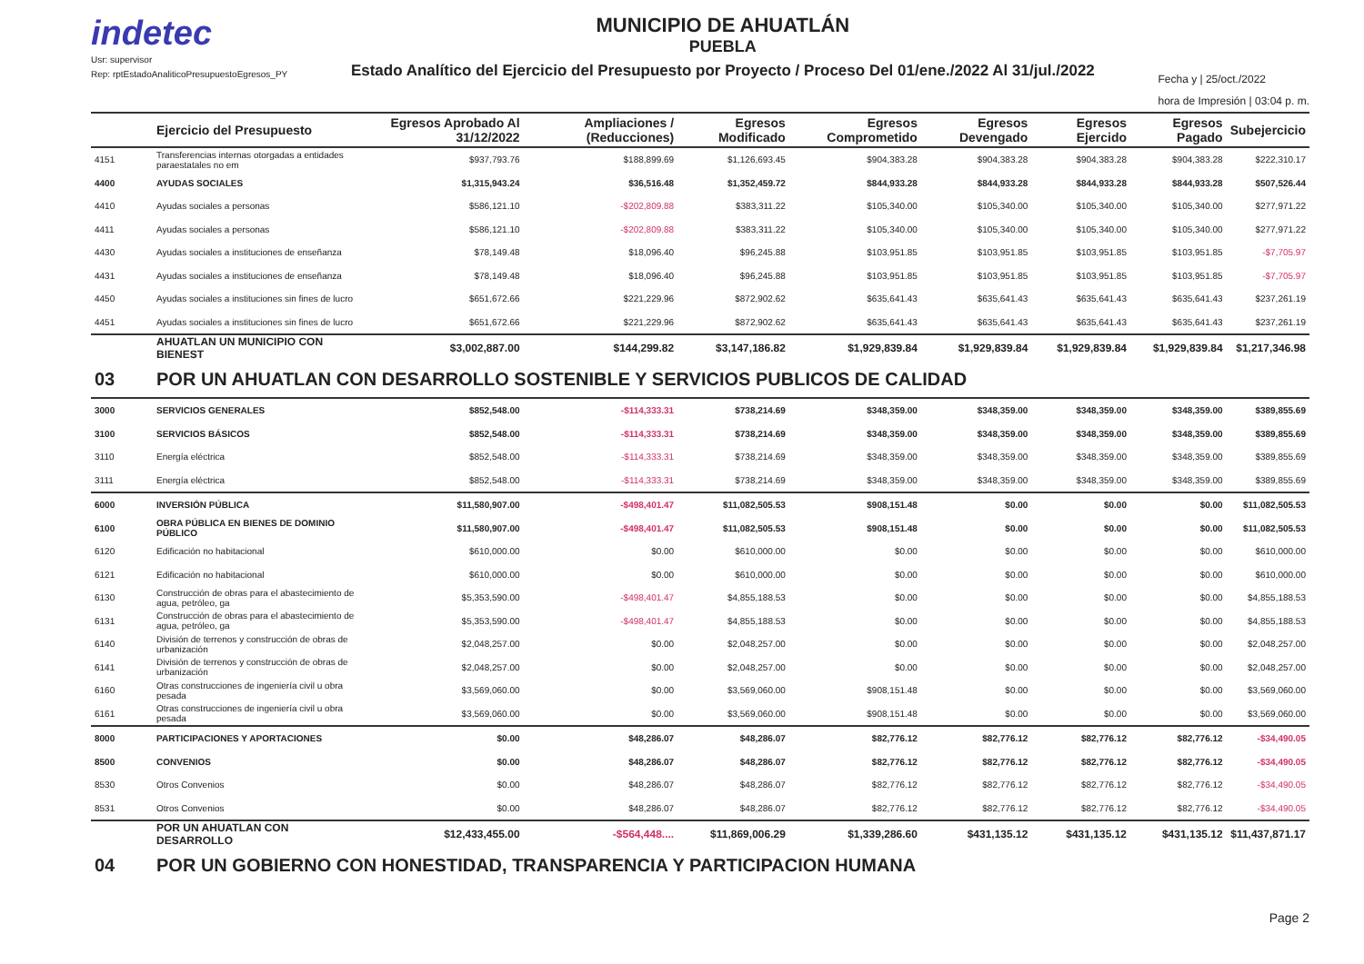indetec
Usr: supervisor
Rep: rptEstadoAnaliticoPresupuestoEgresos_PY
MUNICIPIO DE AHUATLÁN
PUEBLA
Estado Analítico del Ejercicio del Presupuesto por Proyecto / Proceso Del 01/ene./2022 Al 31/jul./2022
Fecha y | 25/oct./2022
hora de Impresión | 03:04 p. m.
| | Ejercicio del Presupuesto | Egresos Aprobado Al 31/12/2022 | Ampliaciones / (Reducciones) | Egresos Modificado | Egresos Comprometido | Egresos Devengado | Egresos Ejercido | Egresos Pagado | Subejercicio |
| --- | --- | --- | --- | --- | --- | --- | --- | --- | --- |
| 4151 | Transferencias internas otorgadas a entidades paraestatales no em | $937,793.76 | $188,899.69 | $1,126,693.45 | $904,383.28 | $904,383.28 | $904,383.28 | $904,383.28 | $222,310.17 |
| 4400 | AYUDAS SOCIALES | $1,315,943.24 | $36,516.48 | $1,352,459.72 | $844,933.28 | $844,933.28 | $844,933.28 | $844,933.28 | $507,526.44 |
| 4410 | Ayudas sociales a personas | $586,121.10 | -$202,809.88 | $383,311.22 | $105,340.00 | $105,340.00 | $105,340.00 | $105,340.00 | $277,971.22 |
| 4411 | Ayudas sociales a personas | $586,121.10 | -$202,809.88 | $383,311.22 | $105,340.00 | $105,340.00 | $105,340.00 | $105,340.00 | $277,971.22 |
| 4430 | Ayudas sociales a instituciones de enseñanza | $78,149.48 | $18,096.40 | $96,245.88 | $103,951.85 | $103,951.85 | $103,951.85 | $103,951.85 | -$7,705.97 |
| 4431 | Ayudas sociales a instituciones de enseñanza | $78,149.48 | $18,096.40 | $96,245.88 | $103,951.85 | $103,951.85 | $103,951.85 | $103,951.85 | -$7,705.97 |
| 4450 | Ayudas sociales a instituciones sin fines de lucro | $651,672.66 | $221,229.96 | $872,902.62 | $635,641.43 | $635,641.43 | $635,641.43 | $635,641.43 | $237,261.19 |
| 4451 | Ayudas sociales a instituciones sin fines de lucro | $651,672.66 | $221,229.96 | $872,902.62 | $635,641.43 | $635,641.43 | $635,641.43 | $635,641.43 | $237,261.19 |
| | AHUATLAN UN MUNICIPIO CON BIENEST | $3,002,887.00 | $144,299.82 | $3,147,186.82 | $1,929,839.84 | $1,929,839.84 | $1,929,839.84 | $1,929,839.84 | $1,217,346.98 |
| 03 | POR UN AHUATLAN CON DESARROLLO SOSTENIBLE Y SERVICIOS PUBLICOS DE CALIDAD | | | | | | | | |
| 3000 | SERVICIOS GENERALES | $852,548.00 | -$114,333.31 | $738,214.69 | $348,359.00 | $348,359.00 | $348,359.00 | $348,359.00 | $389,855.69 |
| 3100 | SERVICIOS BÁSICOS | $852,548.00 | -$114,333.31 | $738,214.69 | $348,359.00 | $348,359.00 | $348,359.00 | $348,359.00 | $389,855.69 |
| 3110 | Energía eléctrica | $852,548.00 | -$114,333.31 | $738,214.69 | $348,359.00 | $348,359.00 | $348,359.00 | $348,359.00 | $389,855.69 |
| 3111 | Energía eléctrica | $852,548.00 | -$114,333.31 | $738,214.69 | $348,359.00 | $348,359.00 | $348,359.00 | $348,359.00 | $389,855.69 |
| 6000 | INVERSIÓN PÚBLICA | $11,580,907.00 | -$498,401.47 | $11,082,505.53 | $908,151.48 | $0.00 | $0.00 | $0.00 | $11,082,505.53 |
| 6100 | OBRA PÚBLICA EN BIENES DE DOMINIO PÚBLICO | $11,580,907.00 | -$498,401.47 | $11,082,505.53 | $908,151.48 | $0.00 | $0.00 | $0.00 | $11,082,505.53 |
| 6120 | Edificación no habitacional | $610,000.00 | $0.00 | $610,000.00 | $0.00 | $0.00 | $0.00 | $0.00 | $610,000.00 |
| 6121 | Edificación no habitacional | $610,000.00 | $0.00 | $610,000.00 | $0.00 | $0.00 | $0.00 | $0.00 | $610,000.00 |
| 6130 | Construcción de obras para el abastecimiento de agua, petróleo, ga | $5,353,590.00 | -$498,401.47 | $4,855,188.53 | $0.00 | $0.00 | $0.00 | $0.00 | $4,855,188.53 |
| 6131 | Construcción de obras para el abastecimiento de agua, petróleo, ga | $5,353,590.00 | -$498,401.47 | $4,855,188.53 | $0.00 | $0.00 | $0.00 | $0.00 | $4,855,188.53 |
| 6140 | División de terrenos y construcción de obras de urbanización | $2,048,257.00 | $0.00 | $2,048,257.00 | $0.00 | $0.00 | $0.00 | $0.00 | $2,048,257.00 |
| 6141 | División de terrenos y construcción de obras de urbanización | $2,048,257.00 | $0.00 | $2,048,257.00 | $0.00 | $0.00 | $0.00 | $0.00 | $2,048,257.00 |
| 6160 | Otras construcciones de ingeniería civil u obra pesada | $3,569,060.00 | $0.00 | $3,569,060.00 | $908,151.48 | $0.00 | $0.00 | $0.00 | $3,569,060.00 |
| 6161 | Otras construcciones de ingeniería civil u obra pesada | $3,569,060.00 | $0.00 | $3,569,060.00 | $908,151.48 | $0.00 | $0.00 | $0.00 | $3,569,060.00 |
| 8000 | PARTICIPACIONES Y APORTACIONES | $0.00 | $48,286.07 | $48,286.07 | $82,776.12 | $82,776.12 | $82,776.12 | $82,776.12 | -$34,490.05 |
| 8500 | CONVENIOS | $0.00 | $48,286.07 | $48,286.07 | $82,776.12 | $82,776.12 | $82,776.12 | $82,776.12 | -$34,490.05 |
| 8530 | Otros Convenios | $0.00 | $48,286.07 | $48,286.07 | $82,776.12 | $82,776.12 | $82,776.12 | $82,776.12 | -$34,490.05 |
| 8531 | Otros Convenios | $0.00 | $48,286.07 | $48,286.07 | $82,776.12 | $82,776.12 | $82,776.12 | $82,776.12 | -$34,490.05 |
| | POR UN AHUATLAN CON DESARROLLO | $12,433,455.00 | -$564,448.... | $11,869,006.29 | $1,339,286.60 | $431,135.12 | $431,135.12 | $431,135.12 | $11,437,871.17 |
| 04 | POR UN GOBIERNO CON HONESTIDAD, TRANSPARENCIA Y PARTICIPACION HUMANA | | | | | | | | |
Page 2